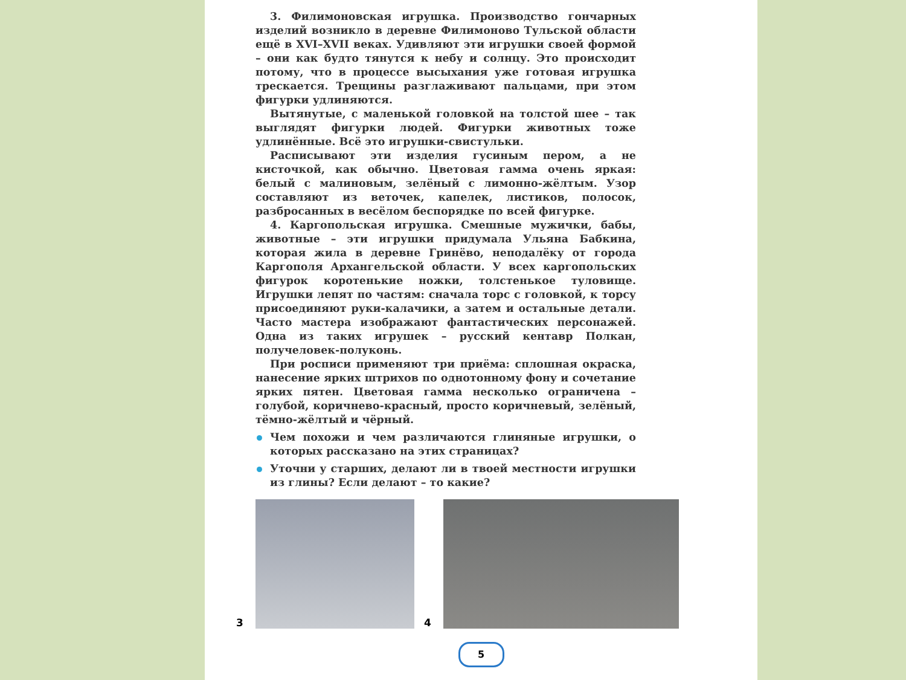3. Филимоновская игрушка. Производство гончарных изделий возникло в деревне Филимоново Тульской области ещё в XVI–XVII веках. Удивляют эти игрушки своей формой – они как будто тянутся к небу и солнцу. Это происходит потому, что в процессе высыхания уже готовая игрушка трескается. Трещины разглаживают пальцами, при этом фигурки удлиняются.
Вытянутые, с маленькой головкой на толстой шее – так выглядят фигурки людей. Фигурки животных тоже удлинённые. Всё это игрушки-свистульки.
Расписывают эти изделия гусиным пером, а не кисточкой, как обычно. Цветовая гамма очень яркая: белый с малиновым, зелёный с лимонно-жёлтым. Узор составляют из веточек, капелек, листиков, полосок, разбросанных в весёлом беспорядке по всей фигурке.
4. Каргопольская игрушка. Смешные мужички, бабы, животные – эти игрушки придумала Ульяна Бабкина, которая жила в деревне Гринёво, неподалёку от города Каргополя Архангельской области. У всех каргопольских фигурок коротенькие ножки, толстенькое туловище. Игрушки лепят по частям: сначала торс с головкой, к торсу присоединяют руки-калачики, а затем и остальные детали. Часто мастера изображают фантастических персонажей. Одна из таких игрушек – русский кентавр Полкан, получеловек-полуконь.
При росписи применяют три приёма: сплошная окраска, нанесение ярких штрихов по однотонному фону и сочетание ярких пятен. Цветовая гамма несколько ограничена – голубой, коричнево-красный, просто коричневый, зелёный, тёмно-жёлтый и чёрный.
Чем похожи и чем различаются глиняные игрушки, о которых рассказано на этих страницах?
Уточни у старших, делают ли в твоей местности игрушки из глины? Если делают – то какие?
3
4
5